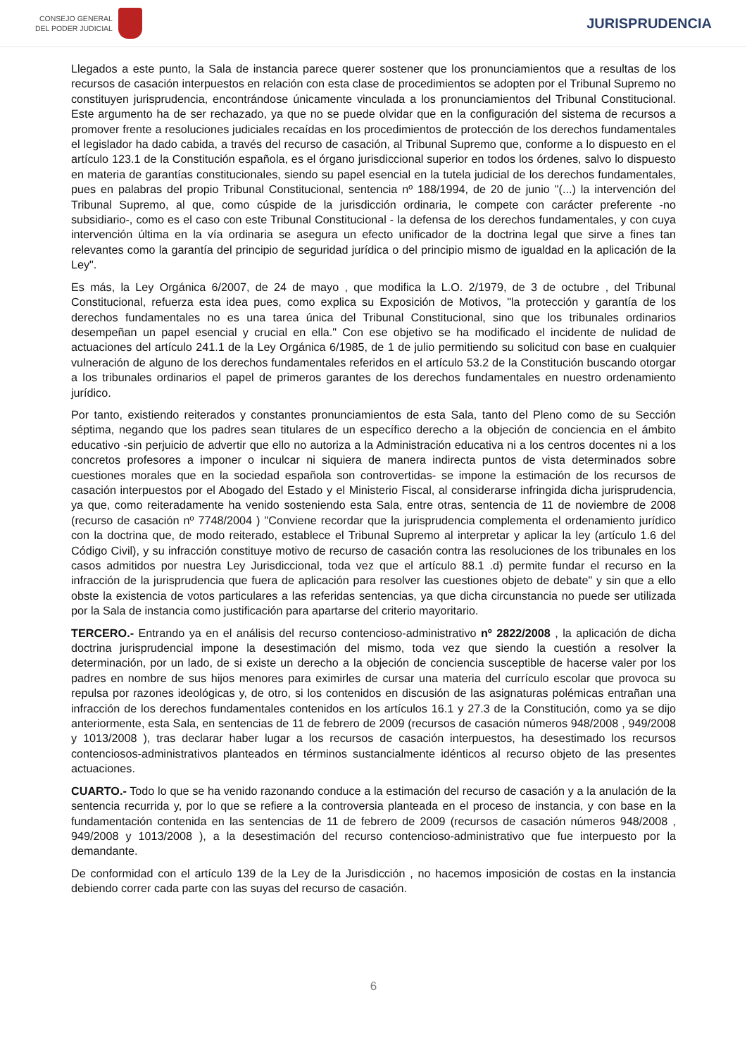CONSEJO GENERAL
DEL PODER JUDICIAL
JURISPRUDENCIA
Llegados a este punto, la Sala de instancia parece querer sostener que los pronunciamientos que a resultas de los recursos de casación interpuestos en relación con esta clase de procedimientos se adopten por el Tribunal Supremo no constituyen jurisprudencia, encontrándose únicamente vinculada a los pronunciamientos del Tribunal Constitucional. Este argumento ha de ser rechazado, ya que no se puede olvidar que en la configuración del sistema de recursos a promover frente a resoluciones judiciales recaídas en los procedimientos de protección de los derechos fundamentales el legislador ha dado cabida, a través del recurso de casación, al Tribunal Supremo que, conforme a lo dispuesto en el artículo 123.1 de la Constitución española, es el órgano jurisdiccional superior en todos los órdenes, salvo lo dispuesto en materia de garantías constitucionales, siendo su papel esencial en la tutela judicial de los derechos fundamentales, pues en palabras del propio Tribunal Constitucional, sentencia nº 188/1994, de 20 de junio "(...) la intervención del Tribunal Supremo, al que, como cúspide de la jurisdicción ordinaria, le compete con carácter preferente -no subsidiario-, como es el caso con este Tribunal Constitucional - la defensa de los derechos fundamentales, y con cuya intervención última en la vía ordinaria se asegura un efecto unificador de la doctrina legal que sirve a fines tan relevantes como la garantía del principio de seguridad jurídica o del principio mismo de igualdad en la aplicación de la Ley".
Es más, la Ley Orgánica 6/2007, de 24 de mayo , que modifica la L.O. 2/1979, de 3 de octubre , del Tribunal Constitucional, refuerza esta idea pues, como explica su Exposición de Motivos, "la protección y garantía de los derechos fundamentales no es una tarea única del Tribunal Constitucional, sino que los tribunales ordinarios desempeñan un papel esencial y crucial en ella." Con ese objetivo se ha modificado el incidente de nulidad de actuaciones del artículo 241.1 de la Ley Orgánica 6/1985, de 1 de julio permitiendo su solicitud con base en cualquier vulneración de alguno de los derechos fundamentales referidos en el artículo 53.2 de la Constitución buscando otorgar a los tribunales ordinarios el papel de primeros garantes de los derechos fundamentales en nuestro ordenamiento jurídico.
Por tanto, existiendo reiterados y constantes pronunciamientos de esta Sala, tanto del Pleno como de su Sección séptima, negando que los padres sean titulares de un específico derecho a la objeción de conciencia en el ámbito educativo -sin perjuicio de advertir que ello no autoriza a la Administración educativa ni a los centros docentes ni a los concretos profesores a imponer o inculcar ni siquiera de manera indirecta puntos de vista determinados sobre cuestiones morales que en la sociedad española son controvertidas- se impone la estimación de los recursos de casación interpuestos por el Abogado del Estado y el Ministerio Fiscal, al considerarse infringida dicha jurisprudencia, ya que, como reiteradamente ha venido sosteniendo esta Sala, entre otras, sentencia de 11 de noviembre de 2008 (recurso de casación nº 7748/2004 ) "Conviene recordar que la jurisprudencia complementa el ordenamiento jurídico con la doctrina que, de modo reiterado, establece el Tribunal Supremo al interpretar y aplicar la ley (artículo 1.6 del Código Civil), y su infracción constituye motivo de recurso de casación contra las resoluciones de los tribunales en los casos admitidos por nuestra Ley Jurisdiccional, toda vez que el artículo 88.1 .d) permite fundar el recurso en la infracción de la jurisprudencia que fuera de aplicación para resolver las cuestiones objeto de debate" y sin que a ello obste la existencia de votos particulares a las referidas sentencias, ya que dicha circunstancia no puede ser utilizada por la Sala de instancia como justificación para apartarse del criterio mayoritario.
TERCERO.- Entrando ya en el análisis del recurso contencioso-administrativo nº 2822/2008 , la aplicación de dicha doctrina jurisprudencial impone la desestimación del mismo, toda vez que siendo la cuestión a resolver la determinación, por un lado, de si existe un derecho a la objeción de conciencia susceptible de hacerse valer por los padres en nombre de sus hijos menores para eximirles de cursar una materia del currículo escolar que provoca su repulsa por razones ideológicas y, de otro, si los contenidos en discusión de las asignaturas polémicas entrañan una infracción de los derechos fundamentales contenidos en los artículos 16.1 y 27.3 de la Constitución, como ya se dijo anteriormente, esta Sala, en sentencias de 11 de febrero de 2009 (recursos de casación números 948/2008 , 949/2008 y 1013/2008 ), tras declarar haber lugar a los recursos de casación interpuestos, ha desestimado los recursos contenciosos-administrativos planteados en términos sustancialmente idénticos al recurso objeto de las presentes actuaciones.
CUARTO.- Todo lo que se ha venido razonando conduce a la estimación del recurso de casación y a la anulación de la sentencia recurrida y, por lo que se refiere a la controversia planteada en el proceso de instancia, y con base en la fundamentación contenida en las sentencias de 11 de febrero de 2009 (recursos de casación números 948/2008 , 949/2008 y 1013/2008 ), a la desestimación del recurso contencioso-administrativo que fue interpuesto por la demandante.
De conformidad con el artículo 139 de la Ley de la Jurisdicción , no hacemos imposición de costas en la instancia debiendo correr cada parte con las suyas del recurso de casación.
6